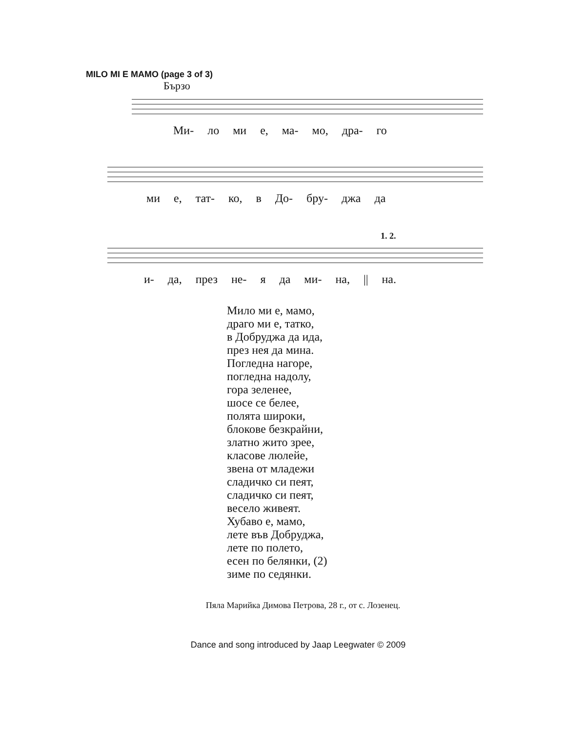MILO MI E MAMO (page 3 of 3)
Бързо
Ми- ло ми е, ма- мо, дра- го
ми е, тат- ко, в До- бру- джа да
1. 2.
и- да, през не- я да ми- на, || на.
Мило ми е, мамо,
драго ми е, татко,
в Добруджа да ида,
през нея да мина.
Погледна нагоре,
погледна надолу,
гора зеленее,
шосе се белее,
полята широки,
блокове безкрайни,
златно жито зрее,
класове люлейе,
звена от младежи
сладичко си пеят,
сладичко си пеят,
весело живеят.
Хубаво е, мамо,
лете във Добруджа,
лете по полето,
есен по белянки, (2)
зиме по седянки.
Пяла Марийка Димова Петрова, 28 г., от с. Лозенец.
Dance and song introduced by Jaap Leegwater © 2009